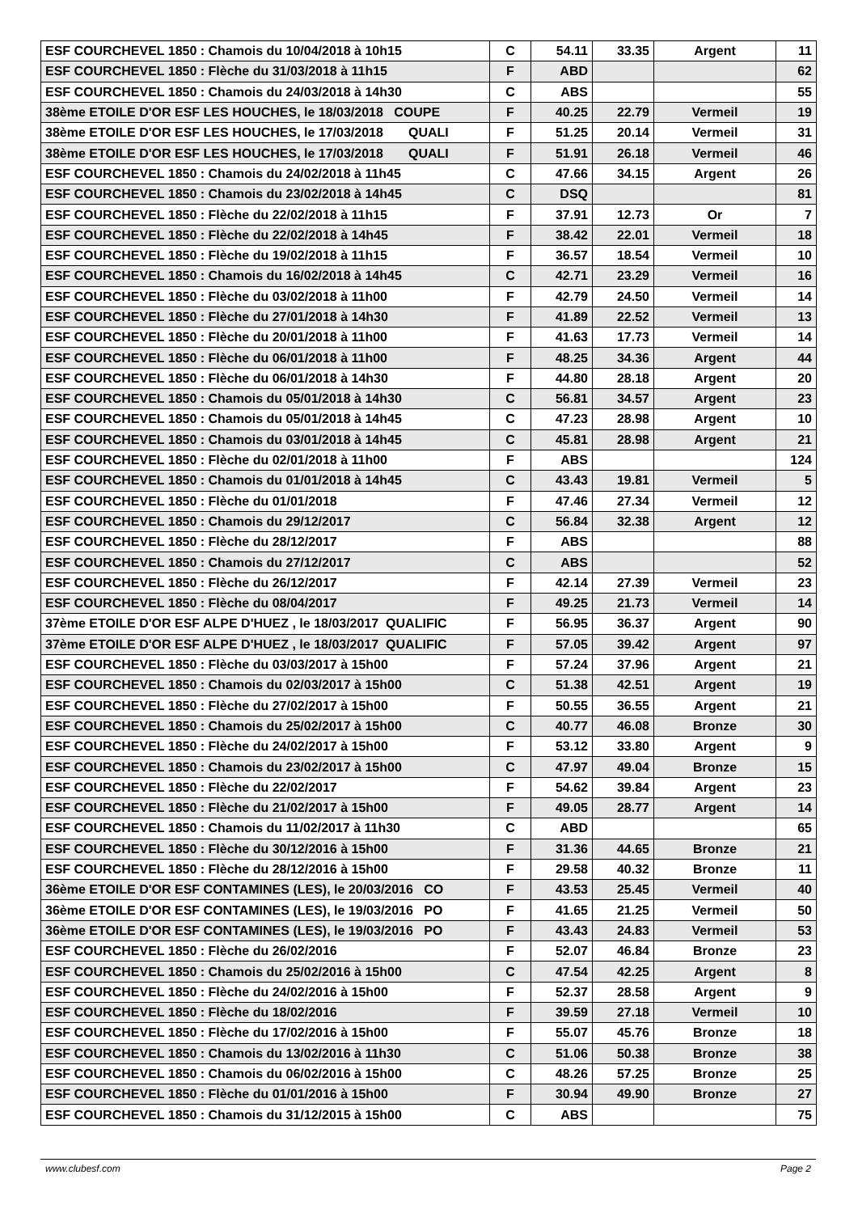| ESF COURCHEVEL 1850 : Chamois du 10/04/2018 à 10h15 | C | 54.11 | 33.35 | Argent | 11 |
| ESF COURCHEVEL 1850 : Flèche du 31/03/2018 à 11h15 | F | ABD | | | 62 |
| ESF COURCHEVEL 1850 : Chamois du 24/03/2018 à 14h30 | C | ABS | | | 55 |
| 38ème ETOILE D'OR ESF LES HOUCHES, le 18/03/2018 COUPE | F | 40.25 | 22.79 | Vermeil | 19 |
| 38ème ETOILE D'OR ESF LES HOUCHES, le 17/03/2018 QUALI | F | 51.25 | 20.14 | Vermeil | 31 |
| 38ème ETOILE D'OR ESF LES HOUCHES, le 17/03/2018 QUALI | F | 51.91 | 26.18 | Vermeil | 46 |
| ESF COURCHEVEL 1850 : Chamois du 24/02/2018 à 11h45 | C | 47.66 | 34.15 | Argent | 26 |
| ESF COURCHEVEL 1850 : Chamois du 23/02/2018 à 14h45 | C | DSQ | | | 81 |
| ESF COURCHEVEL 1850 : Flèche du 22/02/2018 à 11h15 | F | 37.91 | 12.73 | Or | 7 |
| ESF COURCHEVEL 1850 : Flèche du 22/02/2018 à 14h45 | F | 38.42 | 22.01 | Vermeil | 18 |
| ESF COURCHEVEL 1850 : Flèche du 19/02/2018 à 11h15 | F | 36.57 | 18.54 | Vermeil | 10 |
| ESF COURCHEVEL 1850 : Chamois du 16/02/2018 à 14h45 | C | 42.71 | 23.29 | Vermeil | 16 |
| ESF COURCHEVEL 1850 : Flèche du 03/02/2018 à 11h00 | F | 42.79 | 24.50 | Vermeil | 14 |
| ESF COURCHEVEL 1850 : Flèche du 27/01/2018 à 14h30 | F | 41.89 | 22.52 | Vermeil | 13 |
| ESF COURCHEVEL 1850 : Flèche du 20/01/2018 à 11h00 | F | 41.63 | 17.73 | Vermeil | 14 |
| ESF COURCHEVEL 1850 : Flèche du 06/01/2018 à 11h00 | F | 48.25 | 34.36 | Argent | 44 |
| ESF COURCHEVEL 1850 : Flèche du 06/01/2018 à 14h30 | F | 44.80 | 28.18 | Argent | 20 |
| ESF COURCHEVEL 1850 : Chamois du 05/01/2018 à 14h30 | C | 56.81 | 34.57 | Argent | 23 |
| ESF COURCHEVEL 1850 : Chamois du 05/01/2018 à 14h45 | C | 47.23 | 28.98 | Argent | 10 |
| ESF COURCHEVEL 1850 : Chamois du 03/01/2018 à 14h45 | C | 45.81 | 28.98 | Argent | 21 |
| ESF COURCHEVEL 1850 : Flèche du 02/01/2018 à 11h00 | F | ABS | | | 124 |
| ESF COURCHEVEL 1850 : Chamois du 01/01/2018 à 14h45 | C | 43.43 | 19.81 | Vermeil | 5 |
| ESF COURCHEVEL 1850 : Flèche du 01/01/2018 | F | 47.46 | 27.34 | Vermeil | 12 |
| ESF COURCHEVEL 1850 : Chamois du 29/12/2017 | C | 56.84 | 32.38 | Argent | 12 |
| ESF COURCHEVEL 1850 : Flèche du 28/12/2017 | F | ABS | | | 88 |
| ESF COURCHEVEL 1850 : Chamois du 27/12/2017 | C | ABS | | | 52 |
| ESF COURCHEVEL 1850 : Flèche du 26/12/2017 | F | 42.14 | 27.39 | Vermeil | 23 |
| ESF COURCHEVEL 1850 : Flèche du 08/04/2017 | F | 49.25 | 21.73 | Vermeil | 14 |
| 37ème ETOILE D'OR ESF ALPE D'HUEZ , le 18/03/2017 QUALIFIC | F | 56.95 | 36.37 | Argent | 90 |
| 37ème ETOILE D'OR ESF ALPE D'HUEZ , le 18/03/2017 QUALIFIC | F | 57.05 | 39.42 | Argent | 97 |
| ESF COURCHEVEL 1850 : Flèche du 03/03/2017 à 15h00 | F | 57.24 | 37.96 | Argent | 21 |
| ESF COURCHEVEL 1850 : Chamois du 02/03/2017 à 15h00 | C | 51.38 | 42.51 | Argent | 19 |
| ESF COURCHEVEL 1850 : Flèche du 27/02/2017 à 15h00 | F | 50.55 | 36.55 | Argent | 21 |
| ESF COURCHEVEL 1850 : Chamois du 25/02/2017 à 15h00 | C | 40.77 | 46.08 | Bronze | 30 |
| ESF COURCHEVEL 1850 : Flèche du 24/02/2017 à 15h00 | F | 53.12 | 33.80 | Argent | 9 |
| ESF COURCHEVEL 1850 : Chamois du 23/02/2017 à 15h00 | C | 47.97 | 49.04 | Bronze | 15 |
| ESF COURCHEVEL 1850 : Flèche du 22/02/2017 | F | 54.62 | 39.84 | Argent | 23 |
| ESF COURCHEVEL 1850 : Flèche du 21/02/2017 à 15h00 | F | 49.05 | 28.77 | Argent | 14 |
| ESF COURCHEVEL 1850 : Chamois du 11/02/2017 à 11h30 | C | ABD | | | 65 |
| ESF COURCHEVEL 1850 : Flèche du 30/12/2016 à 15h00 | F | 31.36 | 44.65 | Bronze | 21 |
| ESF COURCHEVEL 1850 : Flèche du 28/12/2016 à 15h00 | F | 29.58 | 40.32 | Bronze | 11 |
| 36ème ETOILE D'OR ESF CONTAMINES (LES), le 20/03/2016 CO | F | 43.53 | 25.45 | Vermeil | 40 |
| 36ème ETOILE D'OR ESF CONTAMINES (LES), le 19/03/2016 PO | F | 41.65 | 21.25 | Vermeil | 50 |
| 36ème ETOILE D'OR ESF CONTAMINES (LES), le 19/03/2016 PO | F | 43.43 | 24.83 | Vermeil | 53 |
| ESF COURCHEVEL 1850 : Flèche du 26/02/2016 | F | 52.07 | 46.84 | Bronze | 23 |
| ESF COURCHEVEL 1850 : Chamois du 25/02/2016 à 15h00 | C | 47.54 | 42.25 | Argent | 8 |
| ESF COURCHEVEL 1850 : Flèche du 24/02/2016 à 15h00 | F | 52.37 | 28.58 | Argent | 9 |
| ESF COURCHEVEL 1850 : Flèche du 18/02/2016 | F | 39.59 | 27.18 | Vermeil | 10 |
| ESF COURCHEVEL 1850 : Flèche du 17/02/2016 à 15h00 | F | 55.07 | 45.76 | Bronze | 18 |
| ESF COURCHEVEL 1850 : Chamois du 13/02/2016 à 11h30 | C | 51.06 | 50.38 | Bronze | 38 |
| ESF COURCHEVEL 1850 : Chamois du 06/02/2016 à 15h00 | C | 48.26 | 57.25 | Bronze | 25 |
| ESF COURCHEVEL 1850 : Flèche du 01/01/2016 à 15h00 | F | 30.94 | 49.90 | Bronze | 27 |
| ESF COURCHEVEL 1850 : Chamois du 31/12/2015 à 15h00 | C | ABS | | | 75 |
www.clubesf.com Page 2